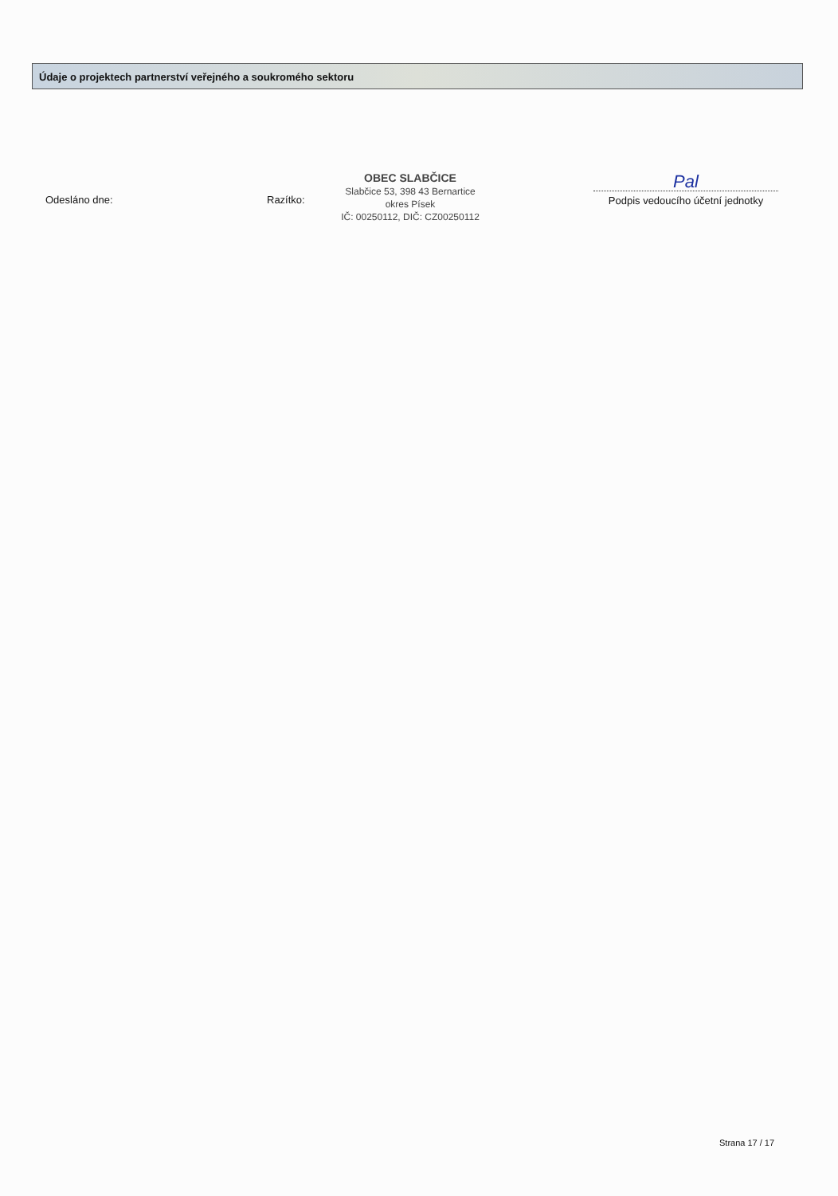Údaje o projektech partnerství veřejného a soukromého sektoru
Odesláno dne: Razítko:
OBEC SLABČICE
Slabčice 53, 398 43 Bernartice
okres Písek
IČ: 00250112, DIČ: CZ00250112
Pal
Podpis vedoucího účetní jednotky
Strana 17 / 17